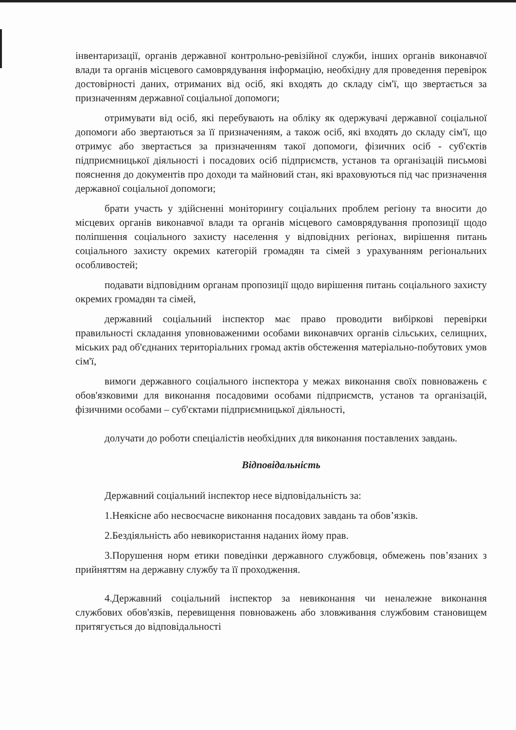інвентаризації, органів державної контрольно-ревізійної служби, інших органів виконавчої влади та органів місцевого самоврядування інформацію, необхідну для проведення перевірок достовірності даних, отриманих від осіб, які входять до складу сім'ї, що звертається за призначенням державної соціальної допомоги;
отримувати від осіб, які перебувають на обліку як одержувачі державної соціальної допомоги або звертаються за її призначенням, а також осіб, які входять до складу сім'ї, що отримує або звертається за призначенням такої допомоги, фізичних осіб - суб'єктів підприємницької діяльності і посадових осіб підприємств, установ та організацій письмові пояснення до документів про доходи та майновий стан, які враховуються під час призначення державної соціальної допомоги;
брати участь у здійсненні моніторингу соціальних проблем регіону та вносити до місцевих органів виконавчої влади та органів місцевого самоврядування пропозиції щодо поліпшення соціального захисту населення у відповідних регіонах, вирішення питань соціального захисту окремих категорій громадян та сімей з урахуванням регіональних особливостей;
подавати відповідним органам пропозиції щодо вирішення питань соціального захисту окремих громадян та сімей,
державний соціальний інспектор має право проводити вибіркові перевірки правильності складання уповноваженими особами виконавчих органів сільських, селищних, міських рад об'єднаних територіальних громад актів обстеження матеріально-побутових умов сім'ї,
вимоги державного соціального інспектора у межах виконання своїх повноважень є обов'язковими для виконання посадовими особами підприємств, установ та організацій, фізичними особами – суб'єктами підприємницької діяльності,
долучати до роботи спеціалістів необхідних для виконання поставлених завдань.
Відповідальність
Державний соціальний інспектор несе відповідальність за:
1.Неякісне або несвоєчасне виконання посадових завдань та обов’язків.
2.Бездіяльність або невикористання наданих йому прав.
3.Порушення норм етики поведінки державного службовця, обмежень пов’язаних з прийняттям на державну службу та її проходження.
4.Державний соціальний інспектор за невиконання чи неналежне виконання службових обов'язків, перевищення повноважень або зловживання службовим становищем притягується до відповідальності